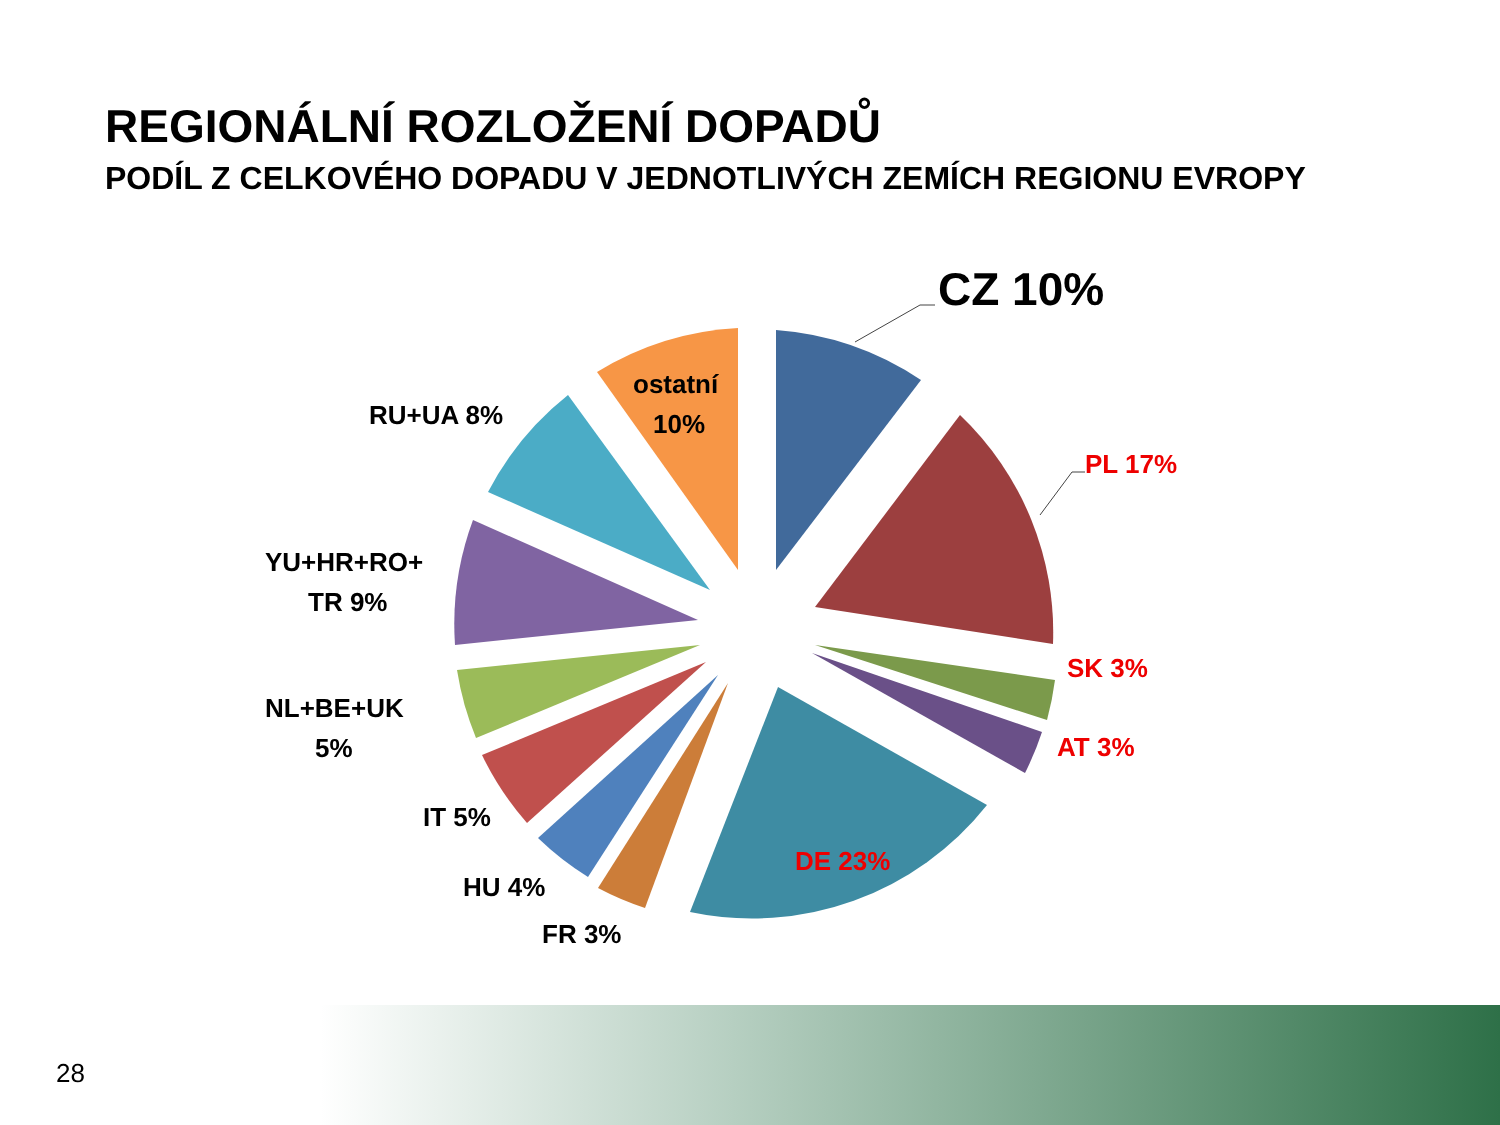REGIONÁLNÍ ROZLOŽENÍ DOPADŮ
PODÍL Z CELKOVÉHO DOPADU V JEDNOTLIVÝCH ZEMÍCH REGIONU EVROPY
CZ 10%
PL 17%
SK 3%
AT 3%
DE 23%
FR 3%
HU 4%
IT 5%
NL+BE+UK
5%
YU+HR+RO+
TR 9%
RU+UA 8%
ostatní
10%
28